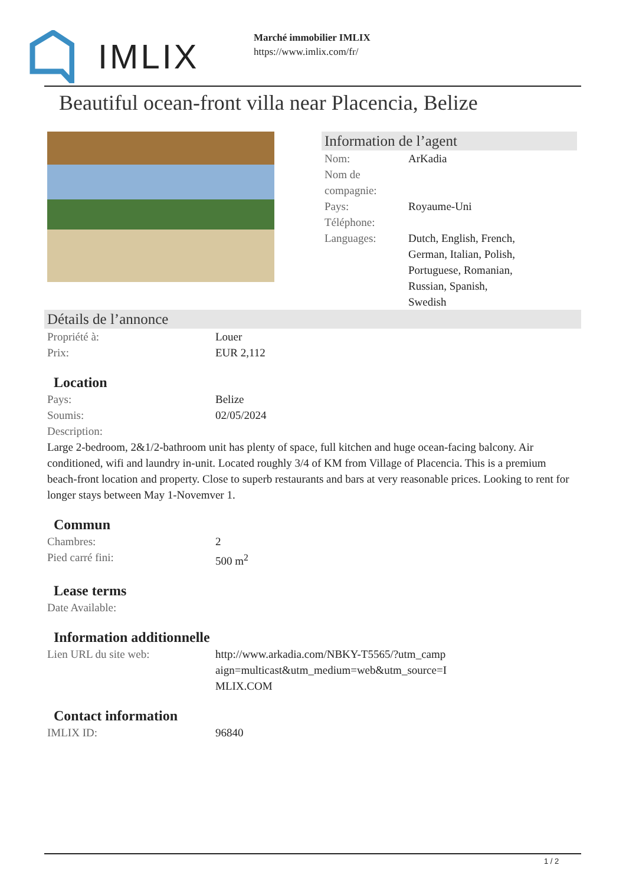IMLIX
Marché immobilier IMLIX
https://www.imlix.com/fr/
Beautiful ocean-front villa near Placencia, Belize
Information de l’agent
| Nom: | ArKadia |
| Nom de compagnie: | |
| Pays: | Royaume-Uni |
| Téléphone: | |
| Languages: | Dutch, English, French, German, Italian, Polish, Portuguese, Romanian, Russian, Spanish, Swedish |
Détails de l’annonce
| Propriété à: | Louer |
| Prix: | EUR 2,112 |
Location
| Pays: | Belize |
| Soumis: | 02/05/2024 |
| Description: | |
Large 2-bedroom, 2&1/2-bathroom unit has plenty of space, full kitchen and huge ocean-facing balcony. Air conditioned, wifi and laundry in-unit. Located roughly 3/4 of KM from Village of Placencia. This is a premium beach-front location and property. Close to superb restaurants and bars at very reasonable prices. Looking to rent for longer stays between May 1-Novemver 1.
Commun
| Chambres: | 2 |
| Pied carré fini: | 500 m<sup>2</sup> |
Lease terms
| Date Available: | |
Information additionnelle
| Lien URL du site web: | http://www.arkadia.com/NBKY-T5565/?utm_camp aign=multicast&utm_medium=web&utm_source=I MLIX.COM |
Contact information
| IMLIX ID: | 96840 |
1 / 2